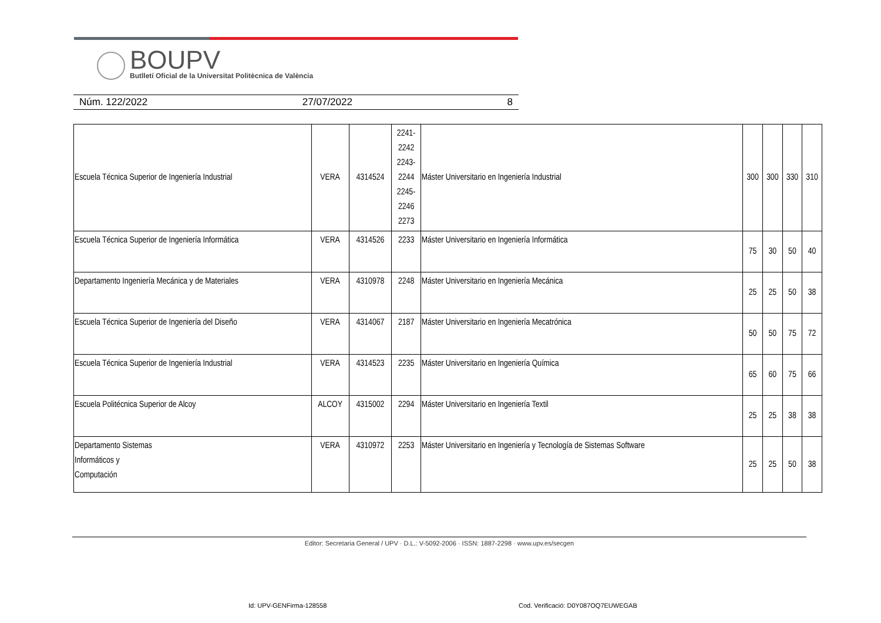BOUPV
Butlletí Oficial de la Universitat Politècnica de València
Núm. 122/2022 27/07/2022 8
| Escuela Técnica Superior de Ingeniería Industrial | VERA | 4314524 | 2241- 2242 2243- 2244 2245- 2246 2273 | Máster Universitario en Ingeniería Industrial | 300 | 300 | 330 | 310 |
| Escuela Técnica Superior de Ingeniería Informática | VERA | 4314526 | 2233 | Máster Universitario en Ingeniería Informática | 75 | 30 | 50 | 40 |
| Departamento Ingeniería Mecánica y de Materiales | VERA | 4310978 | 2248 | Máster Universitario en Ingeniería Mecánica | 25 | 25 | 50 | 38 |
| Escuela Técnica Superior de Ingeniería del Diseño | VERA | 4314067 | 2187 | Máster Universitario en Ingeniería Mecatrónica | 50 | 50 | 75 | 72 |
| Escuela Técnica Superior de Ingeniería Industrial | VERA | 4314523 | 2235 | Máster Universitario en Ingeniería Química | 65 | 60 | 75 | 66 |
| Escuela Politécnica Superior de Alcoy | ALCOY | 4315002 | 2294 | Máster Universitario en Ingeniería Textil | 25 | 25 | 38 | 38 |
| Departamento Sistemas Informáticos y Computación | VERA | 4310972 | 2253 | Máster Universitario en Ingeniería y Tecnología de Sistemas Software | 25 | 25 | 50 | 38 |
Editor: Secretaria General / UPV · D.L.: V-5092-2006 · ISSN: 1887-2298 · www.upv.es/secgen
Id: UPV-GENFirma-128558
Cod. Verificació: D0Y087OQ7EUWEGAB